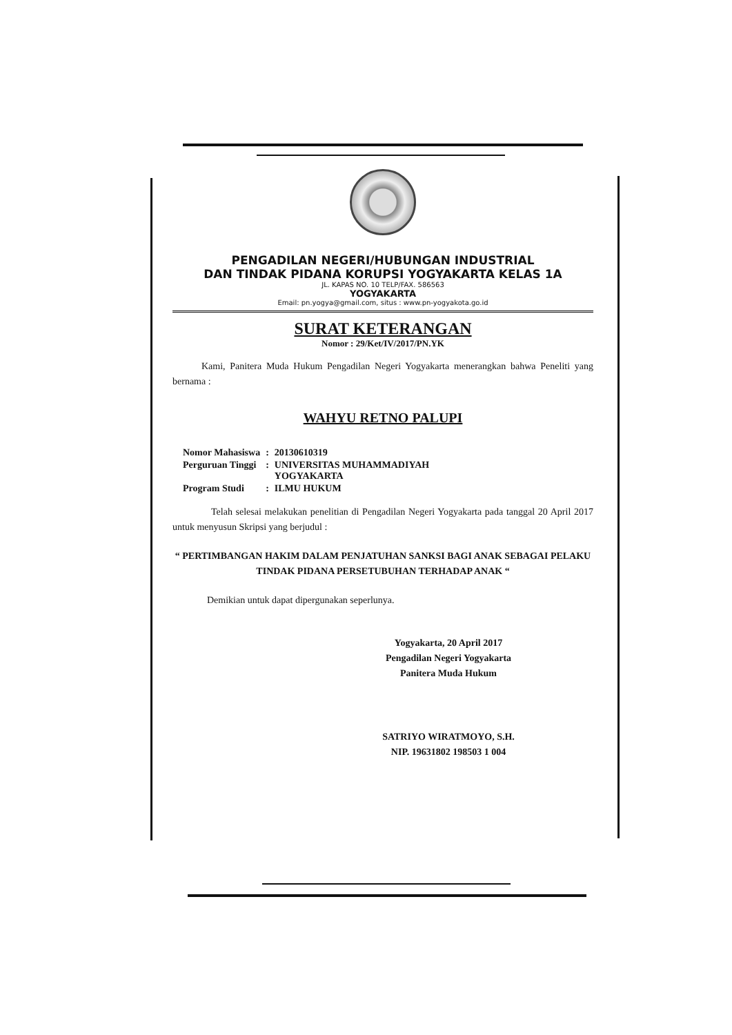PENGADILAN NEGERI/HUBUNGAN INDUSTRIAL
DAN TINDAK PIDANA KORUPSI YOGYAKARTA KELAS 1A
JL. KAPAS NO. 10 TELP/FAX. 586563
YOGYAKARTA
Email: pn.yogya@gmail.com, situs : www.pn-yogyakota.go.id
SURAT KETERANGAN
Nomor : 29/Ket/IV/2017/PN.YK
   Kami, Panitera Muda Hukum Pengadilan Negeri Yogyakarta menerangkan bahwa Peneliti yang bernama :
WAHYU RETNO PALUPI
| Nomor Mahasiswa | : | 20130610319 |
| Perguruan Tinggi | : | UNIVERSITAS MUHAMMADIYAH YOGYAKARTA |
| Program Studi | : | ILMU HUKUM |
    Telah selesai melakukan penelitian di Pengadilan Negeri Yogyakarta pada tanggal 20 April 2017 untuk menyusun Skripsi yang berjudul :
“ PERTIMBANGAN HAKIM DALAM PENJATUHAN SANKSI BAGI ANAK SEBAGAI PELAKU TINDAK PIDANA PERSETUBUHAN TERHADAP ANAK “
Demikian untuk dapat dipergunakan seperlunya.
Yogyakarta, 20 April 2017
Pengadilan Negeri Yogyakarta
Panitera Muda Hukum
SATRIYO WIRATMOYO, S.H.
NIP. 19631802 198503 1 004